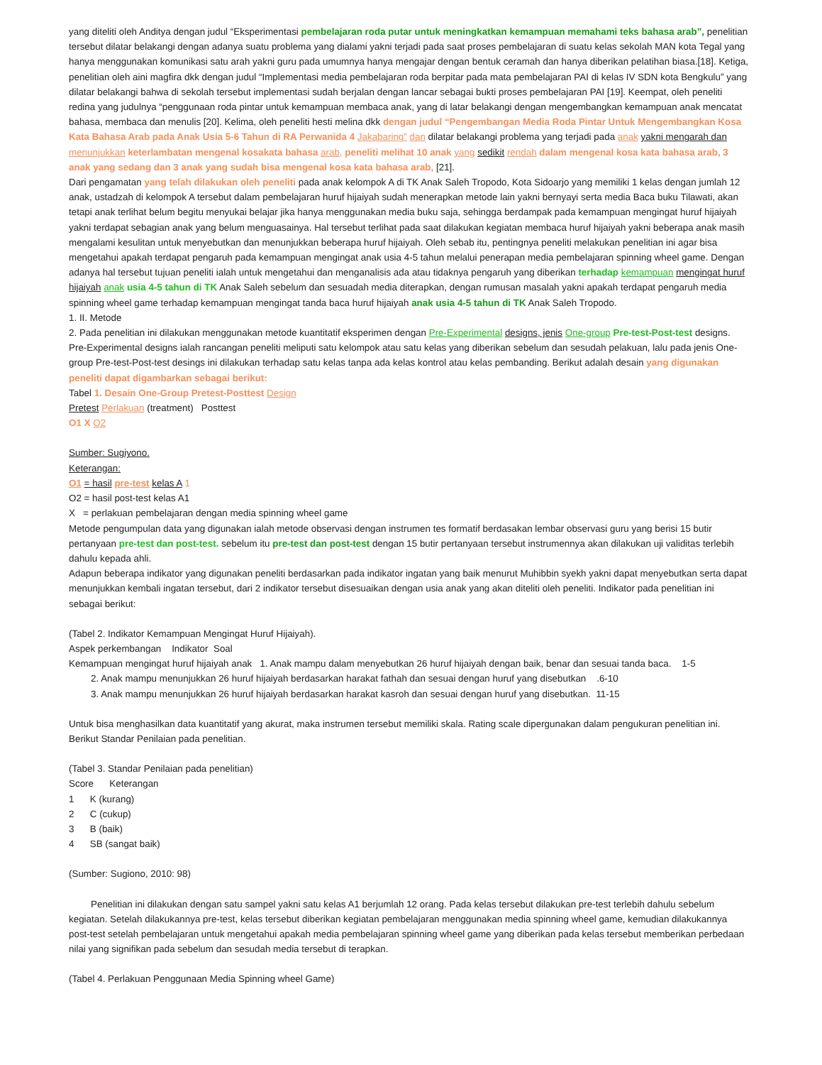yang diteliti oleh Anditya dengan judul “Eksperimentasi pembelajaran roda putar untuk meningkatkan kemampuan memahami teks bahasa arab”, penelitian tersebut dilatar belakangi dengan adanya suatu problema yang dialami yakni terjadi pada saat proses pembelajaran di suatu kelas sekolah MAN kota Tegal yang hanya menggunakan komunikasi satu arah yakni guru pada umumnya hanya mengajar dengan bentuk ceramah dan hanya diberikan pelatihan biasa.[18]. Ketiga, penelitian oleh aini magfira dkk dengan judul “Implementasi media pembelajaran roda berpitar pada mata pembelajaran PAI di kelas IV SDN kota Bengkulu” yang dilatar belakangi bahwa di sekolah tersebut implementasi sudah berjalan dengan lancar sebagai bukti proses pembelajaran PAI [19]. Keempat, oleh peneliti redina yang judulnya “penggunaan roda pintar untuk kemampuan membaca anak, yang di latar belakangi dengan mengembangkan kemampuan anak mencatat bahasa, membaca dan menulis [20]. Kelima, oleh peneliti hesti melina dkk dengan judul “Pengembangan Media Roda Pintar Untuk Mengembangkan Kosa Kata Bahasa Arab pada Anak Usia 5-6 Tahun di RA Perwanida 4 Jakabaring” dan dilatar belakangi problema yang terjadi pada anak yakni mengarah dan menunjukkan keterlambatan mengenal kosakata bahasa arab, peneliti melihat 10 anak yang sedikit rendah dalam mengenal kosa kata bahasa arab, 3 anak yang sedang dan 3 anak yang sudah bisa mengenal kosa kata bahasa arab, [21].
Dari pengamatan yang telah dilakukan oleh peneliti pada anak kelompok A di TK Anak Saleh Tropodo, Kota Sidoarjo yang memiliki 1 kelas dengan jumlah 12 anak, ustadzah di kelompok A tersebut dalam pembelajaran huruf hijaiyah sudah menerapkan metode lain yakni bernyayi serta media Baca buku Tilawati, akan tetapi anak terlihat belum begitu menyukai belajar jika hanya menggunakan media buku saja, sehingga berdampak pada kemampuan mengingat huruf hijaiyah yakni terdapat sebagian anak yang belum menguasainya. Hal tersebut terlihat pada saat dilakukan kegiatan membaca huruf hijaiyah yakni beberapa anak masih mengalami kesulitan untuk menyebutkan dan menunjukkan beberapa huruf hijaiyah. Oleh sebab itu, pentingnya peneliti melakukan penelitian ini agar bisa mengetahui apakah terdapat pengaruh pada kemampuan mengingat anak usia 4-5 tahun melalui penerapan media pembelajaran spinning wheel game. Dengan adanya hal tersebut tujuan peneliti ialah untuk mengetahui dan menganalisis ada atau tidaknya pengaruh yang diberikan terhadap kemampuan mengingat huruf hijaiyah anak usia 4-5 tahun di TK Anak Saleh sebelum dan sesuadah media diterapkan, dengan rumusan masalah yakni apakah terdapat pengaruh media spinning wheel game terhadap kemampuan mengingat tanda baca huruf hijaiyah anak usia 4-5 tahun di TK Anak Saleh Tropodo.
1. II. Metode
2. Pada penelitian ini dilakukan menggunakan metode kuantitatif eksperimen dengan Pre-Experimental designs, jenis One-group Pre-test-Post-test designs. Pre-Experimental designs ialah rancangan peneliti meliputi satu kelompok atau satu kelas yang diberikan sebelum dan sesudah pelakuan, lalu pada jenis One-group Pre-test-Post-test desings ini dilakukan terhadap satu kelas tanpa ada kelas kontrol atau kelas pembanding. Berikut adalah desain yang digunakan peneliti dapat digambarkan sebagai berikut:
Tabel 1. Desain One-Group Pretest-Posttest Design
Pretest Perlakuan (treatment) Posttest
O1 X O2
Sumber: Sugiyono.
Keterangan:
O1 = hasil pre-test kelas A 1
O2 = hasil post-test kelas A1
X = perlakuan pembelajaran dengan media spinning wheel game
Metode pengumpulan data yang digunakan ialah metode observasi dengan instrumen tes formatif berdasakan lembar observasi guru yang berisi 15 butir pertanyaan pre-test dan post-test. sebelum itu pre-test dan post-test dengan 15 butir pertanyaan tersebut instrumennya akan dilakukan uji validitas terlebih dahulu kepada ahli.
Adapun beberapa indikator yang digunakan peneliti berdasarkan pada indikator ingatan yang baik menurut Muhibbin syekh yakni dapat menyebutkan serta dapat menunjukkan kembali ingatan tersebut, dari 2 indikator tersebut disesuaikan dengan usia anak yang akan diteliti oleh peneliti. Indikator pada penelitian ini sebagai berikut:
(Tabel 2. Indikator Kemampuan Mengingat Huruf Hijaiyah).
Aspek perkembangan Indikator Soal
Kemampuan mengingat huruf hijaiyah anak 1. Anak mampu dalam menyebutkan 26 huruf hijaiyah dengan baik, benar dan sesuai tanda baca. 1-5
2. Anak mampu menunjukkan 26 huruf hijaiyah berdasarkan harakat fathah dan sesuai dengan huruf yang disebutkan .6-10
3. Anak mampu menunjukkan 26 huruf hijaiyah berdasarkan harakat kasroh dan sesuai dengan huruf yang disebutkan. 11-15
Untuk bisa menghasilkan data kuantitatif yang akurat, maka instrumen tersebut memiliki skala. Rating scale dipergunakan dalam pengukuran penelitian ini. Berikut Standar Penilaian pada penelitian.
(Tabel 3. Standar Penilaian pada penelitian)
Score Keterangan
1 K (kurang)
2 C (cukup)
3 B (baik)
4 SB (sangat baik)
(Sumber: Sugiono, 2010: 98)
Penelitian ini dilakukan dengan satu sampel yakni satu kelas A1 berjumlah 12 orang. Pada kelas tersebut dilakukan pre-test terlebih dahulu sebelum kegiatan. Setelah dilakukannya pre-test, kelas tersebut diberikan kegiatan pembelajaran menggunakan media spinning wheel game, kemudian dilakukannya post-test setelah pembelajaran untuk mengetahui apakah media pembelajaran spinning wheel game yang diberikan pada kelas tersebut memberikan perbedaan nilai yang signifikan pada sebelum dan sesudah media tersebut di terapkan.
(Tabel 4. Perlakuan Penggunaan Media Spinning wheel Game)